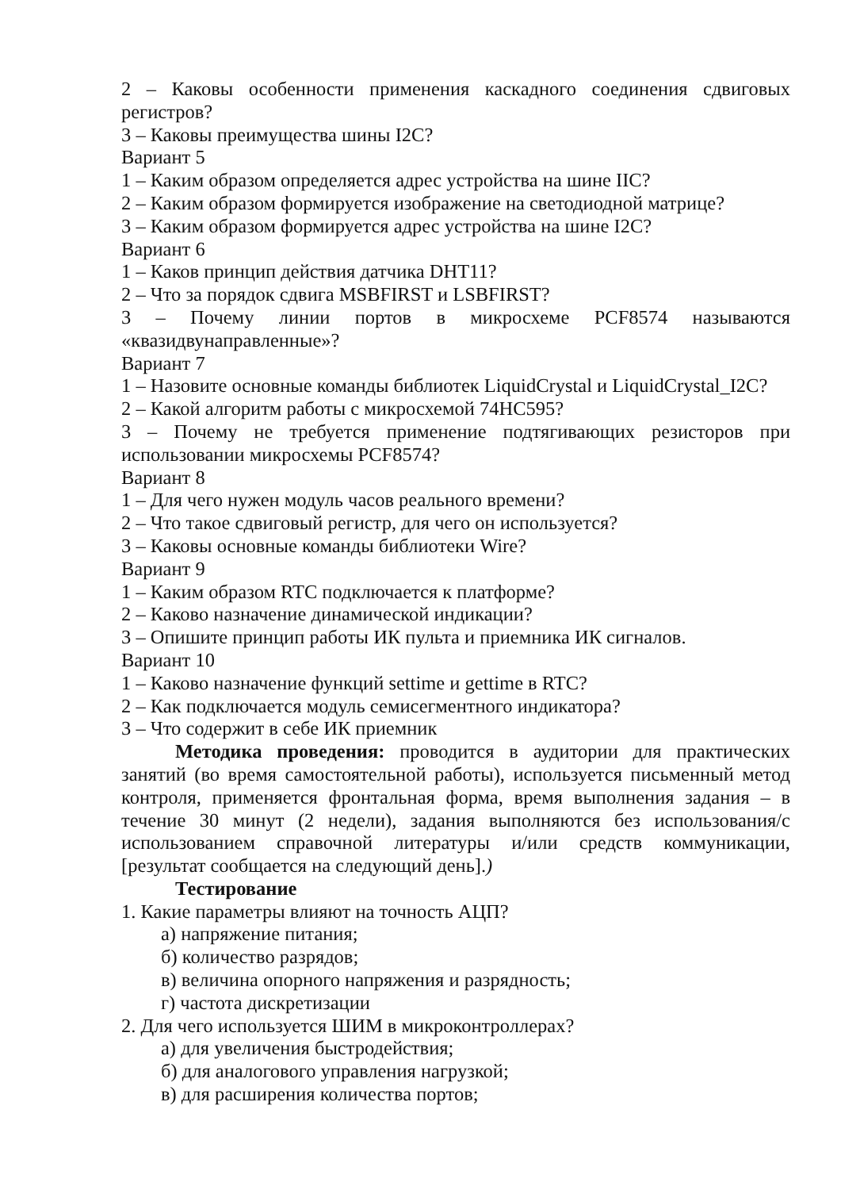2 – Каковы особенности применения каскадного соединения сдвиговых регистров?
3 – Каковы преимущества шины I2C?
Вариант 5
1 – Каким образом определяется адрес устройства на шине IIC?
2 – Каким образом формируется изображение на светодиодной матрице?
3 – Каким образом формируется адрес устройства на шине I2C?
Вариант 6
1 – Каков принцип действия датчика DHT11?
2 – Что за порядок сдвига MSBFIRST и LSBFIRST?
3 – Почему линии портов в микросхеме PCF8574 называются «квазидвунаправленные»?
Вариант 7
1 – Назовите основные команды библиотек LiquidCrystal и LiquidCrystal_I2C?
2 – Какой алгоритм работы с микросхемой 74HC595?
3 – Почему не требуется применение подтягивающих резисторов при использовании микросхемы PCF8574?
Вариант 8
1 – Для чего нужен модуль часов реального времени?
2 – Что такое сдвиговый регистр, для чего он используется?
3 – Каковы основные команды библиотеки Wire?
Вариант 9
1 – Каким образом RTC подключается к платформе?
2 – Каково назначение динамической индикации?
3 – Опишите принцип работы ИК пульта и приемника ИК сигналов.
Вариант 10
1 – Каково назначение функций settime и gettime в RTC?
2 – Как подключается модуль семисегментного индикатора?
3 – Что содержит в себе ИК приемник
Методика проведения: проводится в аудитории для практических занятий (во время самостоятельной работы), используется письменный метод контроля, применяется фронтальная форма, время выполнения задания – в течение 30 минут (2 недели), задания выполняются без использования/с использованием справочной литературы и/или средств коммуникации, [результат сообщается на следующий день].)
Тестирование
1. Какие параметры влияют на точность АЦП?
а) напряжение питания;
б) количество разрядов;
в) величина опорного напряжения и разрядность;
г) частота дискретизации
2. Для чего используется ШИМ в микроконтроллерах?
а) для увеличения быстродействия;
б) для аналогового управления нагрузкой;
в) для расширения количества портов;